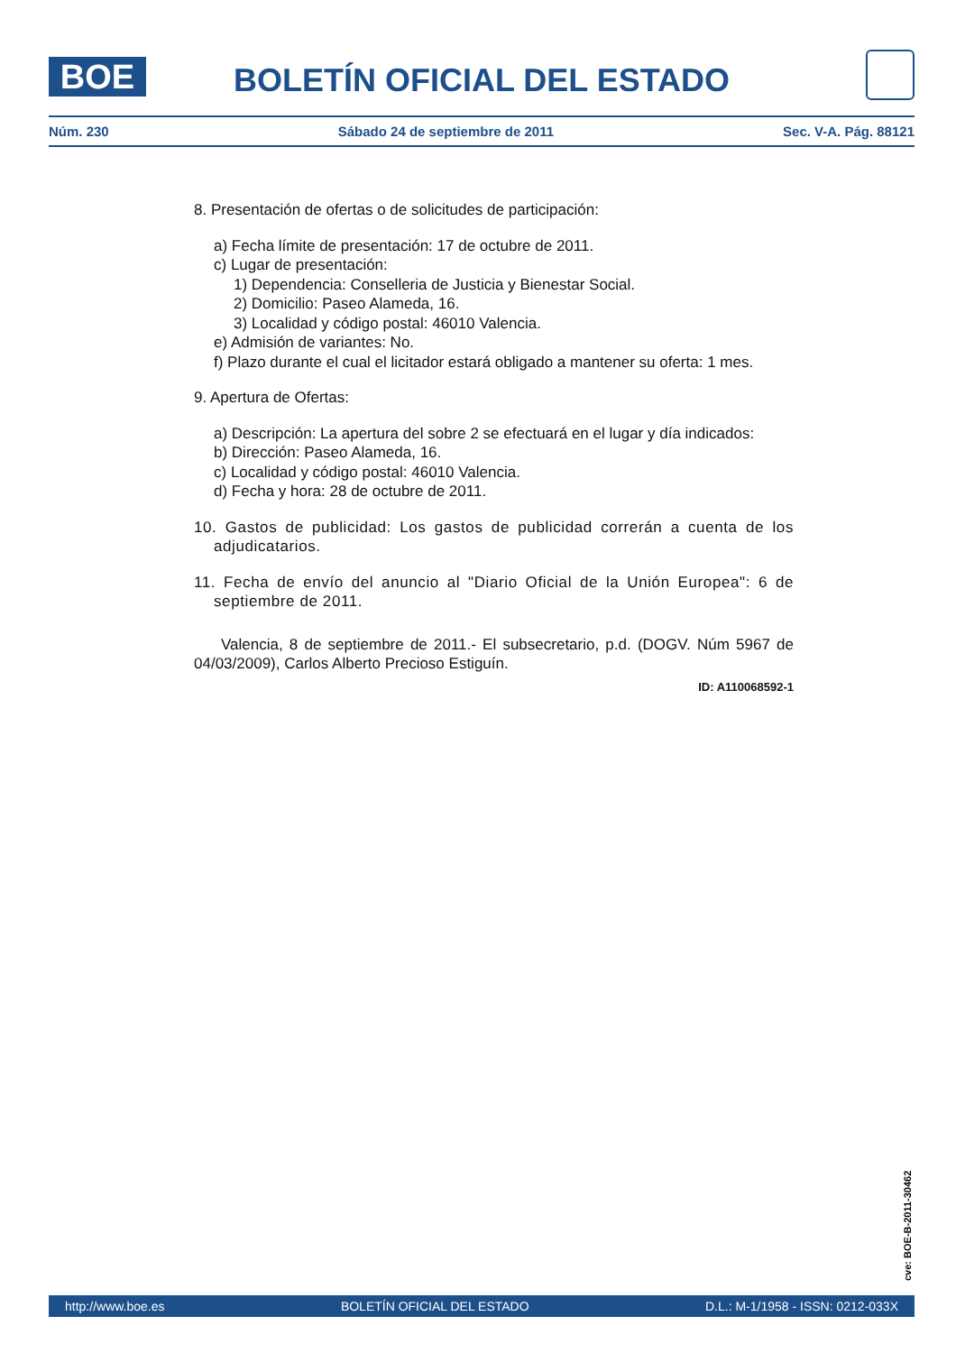BOE
BOLETÍN OFICIAL DEL ESTADO
Núm. 230 Sábado 24 de septiembre de 2011 Sec. V-A. Pág. 88121
8. Presentación de ofertas o de solicitudes de participación:
a) Fecha límite de presentación: 17 de octubre de 2011.
c) Lugar de presentación:
1) Dependencia: Conselleria de Justicia y Bienestar Social.
2) Domicilio: Paseo Alameda, 16.
3) Localidad y código postal: 46010 Valencia.
e) Admisión de variantes: No.
f) Plazo durante el cual el licitador estará obligado a mantener su oferta: 1 mes.
9. Apertura de Ofertas:
a) Descripción: La apertura del sobre 2 se efectuará en el lugar y día indicados:
b) Dirección: Paseo Alameda, 16.
c) Localidad y código postal: 46010 Valencia.
d) Fecha y hora: 28 de octubre de 2011.
10. Gastos de publicidad: Los gastos de publicidad correrán a cuenta de los adjudicatarios.
11. Fecha de envío del anuncio al "Diario Oficial de la Unión Europea": 6 de septiembre de 2011.
Valencia, 8 de septiembre de 2011.- El subsecretario, p.d. (DOGV. Núm 5967 de 04/03/2009), Carlos Alberto Precioso Estiguín.
ID: A110068592-1
cve: BOE-B-2011-30462
http://www.boe.es BOLETÍN OFICIAL DEL ESTADO D.L.: M-1/1958 - ISSN: 0212-033X